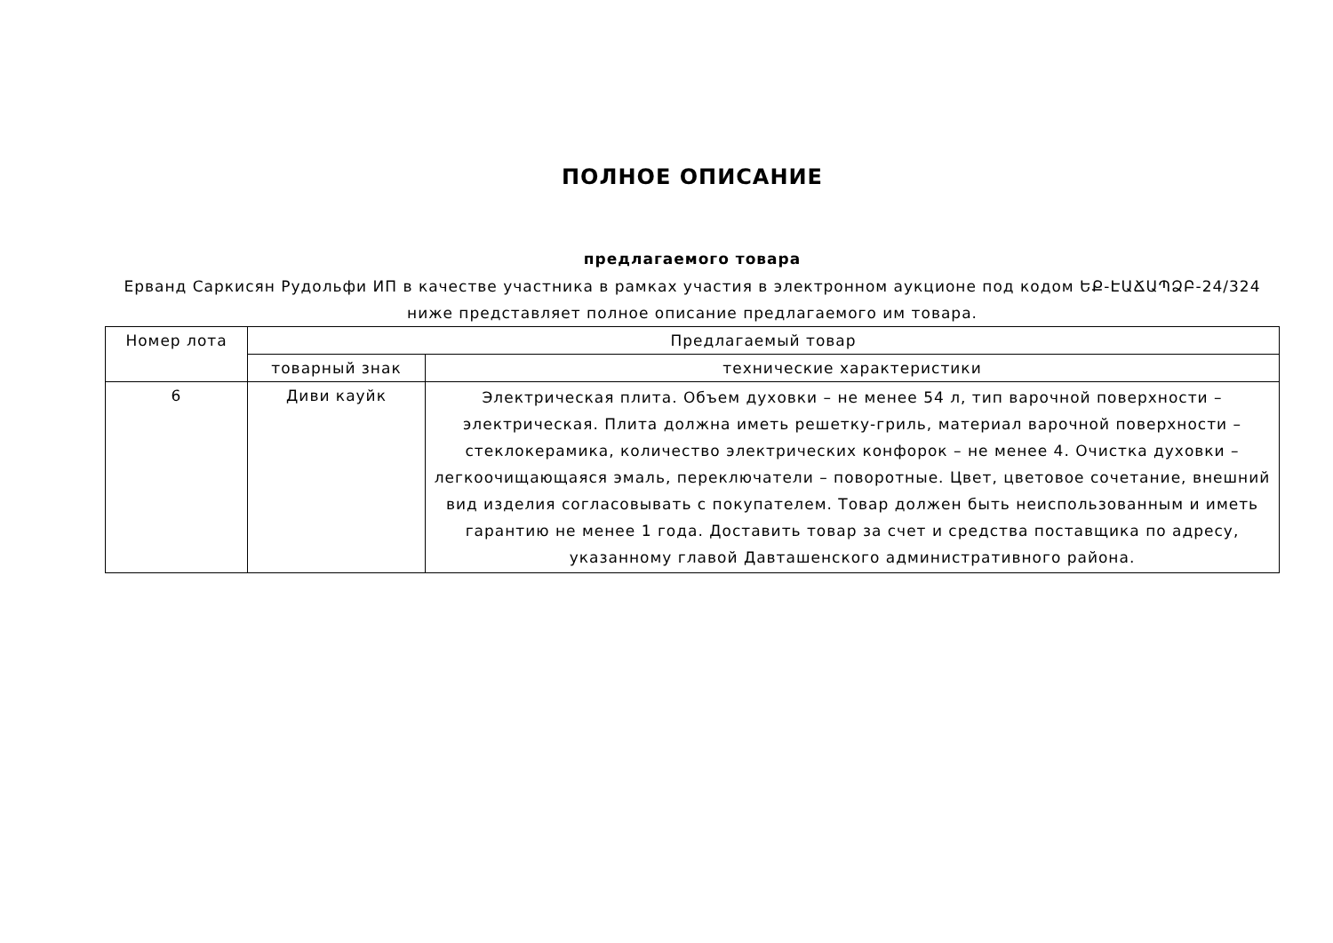ПОЛНОЕ ОПИСАНИЕ
предлагаемого товара
Ерванд Саркисян Рудольфи ИП в качестве участника в рамках участия в электронном аукционе под кодом ԵՔ-ԷԱՃԱՊՁԲ-24/324 ниже представляет полное описание предлагаемого им товара.
| Номер лота | Предлагаемый товар | |
| --- | --- | --- |
| | товарный знак | технические характеристики |
| 6 | Диви кауйк | Электрическая плита. Объем духовки – не менее 54 л, тип варочной поверхности – электрическая. Плита должна иметь решетку-гриль, материал варочной поверхности – стеклокерамика, количество электрических конфорок – не менее 4. Очистка духовки – легкоочищающаяся эмаль, переключатели – поворотные. Цвет, цветовое сочетание, внешний вид изделия согласовывать с покупателем. Товар должен быть неиспользованным и иметь гарантию не менее 1 года. Доставить товар за счет и средства поставщика по адресу, указанному главой Давташенского административного района. |